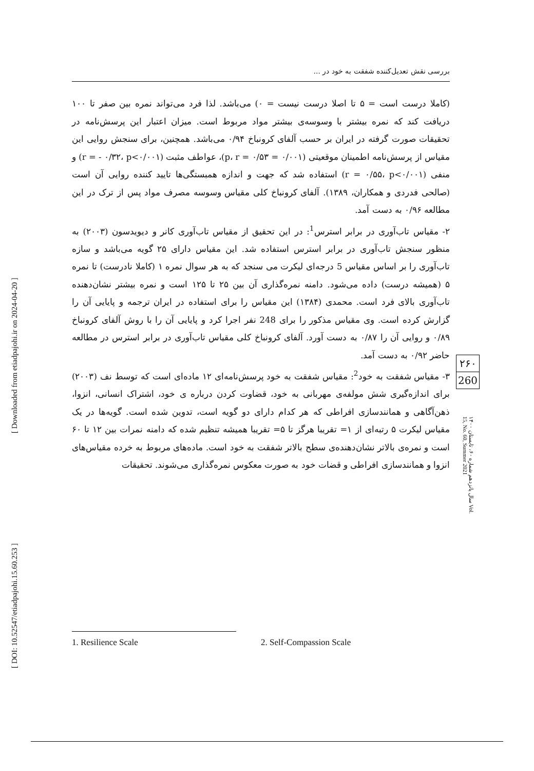[ DOI: 10.52547/etiadpajohi.15.60.253 ] [ Downloaded from etiadpajohi.ir on 2024-04-20 ]
بررسی نقش تعدیل‌کننده شفقت به خود در ...
(کاملا درست است = ۵ تا اصلا درست نیست = ۰) می‌باشد. لذا فرد می‌تواند نمره بین صفر تا ۱۰۰ دریافت کند که نمره بیشتر با وسوسه‌ی بیشتر مواد مربوط است. میزان اعتبار این پرسش‌نامه در تحقیقات صورت گرفته در ایران بر حسب آلفای کرونباخ ۰/۹۴ می‌باشد. همچنین، برای سنجش روایی این مقیاس از پرسش‌نامه اطمینان موقعیتی (۰/۰۰۱ = p، r = ۰/۵۳)، عواطف مثبت (r = - ۰/۳۲، p<۰/۰۰۱) و منفی (r = ۰/۵۵، p<۰/۰۰۱) استفاده شد که جهت و اندازه همبستگی‌ها تایید کننده روایی آن است (صالحی فدردی و همکاران، ۱۳۸۹). آلفای کرونباخ کلی مقیاس وسوسه مصرف مواد پس از ترک در این مطالعه ۰/۹۶ به دست آمد.
۲- مقیاس تاب‌آوری در برابر استرس<sup>1</sup>: در این تحقیق از مقیاس تاب‌آوری کانر و دیویدسون (۲۰۰۳) به منظور سنجش تاب‌آوری در برابر استرس استفاده شد. این مقیاس دارای ۲۵ گویه می‌باشد و سازه تاب‌آوری را بر اساس مقیاس 5 درجه‌ای لیکرت می سنجد که به هر سوال نمره ۱ (کاملا نادرست) تا نمره ۵ (همیشه درست) داده می‌شود. دامنه نمره‌گذاری آن بین ۲۵ تا ۱۲۵ است و نمره بیشتر نشان‌دهنده تاب‌آوری بالای فرد است. محمدی (۱۳۸۴) این مقیاس را برای استفاده در ایران ترجمه و پایایی آن را گزارش کرده است. وی مقیاس مذکور را برای 248 نفر اجرا کرد و پایایی آن را با روش آلفای کرونباخ ۰/۸۹ و روایی آن را ۰/۸۷ به دست آورد. آلفای کرونباخ کلی مقیاس تاب‌آوری در برابر استرس در مطالعه حاضر ۰/۹۲ به دست آمد.
۳- مقیاس شفقت به خود<sup>2</sup>: مقیاس شفقت به خود پرسش‌نامه‌ای ۱۲ ماده‌ای است که توسط نف (۲۰۰۳) برای اندازه‌گیری شش مولفه‌ی مهربانی به خود، قضاوت کردن درباره ی خود، اشتراک انسانی، انزوا، ذهن‌آگاهی و همانندسازی افراطی که هر کدام دارای دو گویه است، تدوین شده است. گویه‌ها در یک مقیاس لیکرت ۵ رتبه‌ای از ۱= تقریبا هرگز تا ۵= تقریبا همیشه تنظیم شده که دامنه نمرات بین ۱۲ تا ۶۰ است و نمره‌ی بالاتر نشان‌دهنده‌ی سطح بالاتر شفقت به خود است. ماده‌های مربوط به خرده مقیاس‌های انزوا و همانندسازی افراطی و قضات خود به صورت معکوس نمره‌گذاری می‌شوند. تحقیقات
۲۶۰
260
سال پانزدهم شماره ۶۰، تابستان ۱۴۰۰ Vol. 15, No. 60, Summer 2021
1. Resilience Scale 2. Self-Compassion Scale